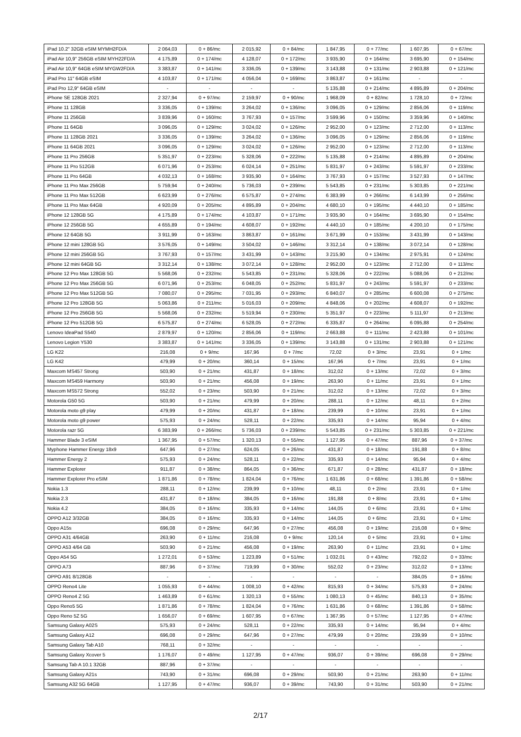| iPad 10.2" 32GB eSIM MYMH2FD/A | 2 064,03 | 0 + 86/mc | 2 015,92 | 0 + 84/mc | 1 847,95 | 0 + 77/mc | 1 607,95 | 0 + 67/mc |
| iPad Air 10,9" 256GB eSIM MYH22FD/A | 4 175,89 | 0 + 174/mc | 4 128,07 | 0 + 172/mc | 3 935,90 | 0 + 164/mc | 3 695,90 | 0 + 154/mc |
| iPad Air 10,9" 64GB eSIM MYGW2FD/A | 3 383,87 | 0 + 141/mc | 3 336,05 | 0 + 139/mc | 3 143,88 | 0 + 131/mc | 2 903,88 | 0 + 121/mc |
| iPad Pro 11″ 64GB eSIM | 4 103,87 | 0 + 171/mc | 4 056,04 | 0 + 169/mc | 3 863,87 | 0 + 161/mc | - | - |
| iPad Pro 12,9″ 64GB eSIM | - | - | - | - | 5 135,88 | 0 + 214/mc | 4 895,89 | 0 + 204/mc |
| iPhone SE 128GB 2021 | 2 327,94 | 0 + 97/mc | 2 159,97 | 0 + 90/mc | 1 968,09 | 0 + 82/mc | 1 728,10 | 0 + 72/mc |
| iPhone 11 128GB | 3 336,05 | 0 + 139/mc | 3 264,02 | 0 + 136/mc | 3 096,05 | 0 + 129/mc | 2 856,06 | 0 + 119/mc |
| iPhone 11 256GB | 3 839,96 | 0 + 160/mc | 3 767,93 | 0 + 157/mc | 3 599,96 | 0 + 150/mc | 3 359,96 | 0 + 140/mc |
| iPhone 11 64GB | 3 096,05 | 0 + 129/mc | 3 024,02 | 0 + 126/mc | 2 952,00 | 0 + 123/mc | 2 712,00 | 0 + 113/mc |
| iPhone 11 128GB 2021 | 3 336,05 | 0 + 139/mc | 3 264,02 | 0 + 136/mc | 3 096,05 | 0 + 129/mc | 2 856,06 | 0 + 119/mc |
| iPhone 11 64GB 2021 | 3 096,05 | 0 + 129/mc | 3 024,02 | 0 + 126/mc | 2 952,00 | 0 + 123/mc | 2 712,00 | 0 + 113/mc |
| iPhone 11 Pro 256GB | 5 351,97 | 0 + 223/mc | 5 328,06 | 0 + 222/mc | 5 135,88 | 0 + 214/mc | 4 895,89 | 0 + 204/mc |
| iPhone 11 Pro 512GB | 6 071,96 | 0 + 253/mc | 6 024,14 | 0 + 251/mc | 5 831,97 | 0 + 243/mc | 5 591,97 | 0 + 233/mc |
| iPhone 11 Pro 64GB | 4 032,13 | 0 + 168/mc | 3 935,90 | 0 + 164/mc | 3 767,93 | 0 + 157/mc | 3 527,93 | 0 + 147/mc |
| iPhone 11 Pro Max 256GB | 5 759,94 | 0 + 240/mc | 5 736,03 | 0 + 239/mc | 5 543,85 | 0 + 231/mc | 5 303,85 | 0 + 221/mc |
| iPhone 11 Pro Max 512GB | 6 623,99 | 0 + 276/mc | 6 575,87 | 0 + 274/mc | 6 383,99 | 0 + 266/mc | 6 143,99 | 0 + 256/mc |
| iPhone 11 Pro Max 64GB | 4 920,09 | 0 + 205/mc | 4 895,89 | 0 + 204/mc | 4 680,10 | 0 + 195/mc | 4 440,10 | 0 + 185/mc |
| iPhone 12 128GB 5G | 4 175,89 | 0 + 174/mc | 4 103,87 | 0 + 171/mc | 3 935,90 | 0 + 164/mc | 3 695,90 | 0 + 154/mc |
| iPhone 12 256GB 5G | 4 655,89 | 0 + 194/mc | 4 608,07 | 0 + 192/mc | 4 440,10 | 0 + 185/mc | 4 200,10 | 0 + 175/mc |
| iPhone 12 64GB 5G | 3 911,99 | 0 + 163/mc | 3 863,87 | 0 + 161/mc | 3 671,99 | 0 + 153/mc | 3 431,99 | 0 + 143/mc |
| iPhone 12 mini 128GB 5G | 3 576,05 | 0 + 149/mc | 3 504,02 | 0 + 146/mc | 3 312,14 | 0 + 138/mc | 3 072,14 | 0 + 128/mc |
| iPhone 12 mini 256GB 5G | 3 767,93 | 0 + 157/mc | 3 431,99 | 0 + 143/mc | 3 215,90 | 0 + 134/mc | 2 975,91 | 0 + 124/mc |
| iPhone 12 mini 64GB 5G | 3 312,14 | 0 + 138/mc | 3 072,14 | 0 + 128/mc | 2 952,00 | 0 + 123/mc | 2 712,00 | 0 + 113/mc |
| iPhone 12 Pro Max 128GB 5G | 5 568,06 | 0 + 232/mc | 5 543,85 | 0 + 231/mc | 5 328,06 | 0 + 222/mc | 5 088,06 | 0 + 212/mc |
| iPhone 12 Pro Max 256GB 5G | 6 071,96 | 0 + 253/mc | 6 048,05 | 0 + 252/mc | 5 831,97 | 0 + 243/mc | 5 591,97 | 0 + 233/mc |
| iPhone 12 Pro Max 512GB 5G | 7 080,07 | 0 + 295/mc | 7 031,95 | 0 + 293/mc | 6 840,07 | 0 + 285/mc | 6 600,08 | 0 + 275/mc |
| iPhone 12 Pro 128GB 5G | 5 063,86 | 0 + 211/mc | 5 016,03 | 0 + 209/mc | 4 848,06 | 0 + 202/mc | 4 608,07 | 0 + 192/mc |
| iPhone 12 Pro 256GB 5G | 5 568,06 | 0 + 232/mc | 5 519,94 | 0 + 230/mc | 5 351,97 | 0 + 223/mc | 5 111,97 | 0 + 213/mc |
| iPhone 12 Pro 512GB 5G | 6 575,87 | 0 + 274/mc | 6 528,05 | 0 + 272/mc | 6 335,87 | 0 + 264/mc | 6 095,88 | 0 + 254/mc |
| Lenovo IdeaPad S540 | 2 879,97 | 0 + 120/mc | 2 856,06 | 0 + 119/mc | 2 663,88 | 0 + 111/mc | 2 423,88 | 0 + 101/mc |
| Lenovo Legion Y530 | 3 383,87 | 0 + 141/mc | 3 336,05 | 0 + 139/mc | 3 143,88 | 0 + 131/mc | 2 903,88 | 0 + 121/mc |
| LG K22 | 216,08 | 0 + 9/mc | 167,96 | 0 + 7/mc | 72,02 | 0 + 3/mc | 23,91 | 0 + 1/mc |
| LG K42 | 479,99 | 0 + 20/mc | 360,14 | 0 + 15/mc | 167,96 | 0 + 7/mc | 23,91 | 0 + 1/mc |
| Maxcom MS457 Strong | 503,90 | 0 + 21/mc | 431,87 | 0 + 18/mc | 312,02 | 0 + 13/mc | 72,02 | 0 + 3/mc |
| Maxcom MS459 Harmony | 503,90 | 0 + 21/mc | 456,08 | 0 + 19/mc | 263,90 | 0 + 11/mc | 23,91 | 0 + 1/mc |
| Maxcom MS572 Strong | 552,02 | 0 + 23/mc | 503,90 | 0 + 21/mc | 312,02 | 0 + 13/mc | 72,02 | 0 + 3/mc |
| Motorola G50 5G | 503,90 | 0 + 21/mc | 479,99 | 0 + 20/mc | 288,11 | 0 + 12/mc | 48,11 | 0 + 2/mc |
| Motorola moto g9 play | 479,99 | 0 + 20/mc | 431,87 | 0 + 18/mc | 239,99 | 0 + 10/mc | 23,91 | 0 + 1/mc |
| Motorola moto g9 power | 575,93 | 0 + 24/mc | 528,11 | 0 + 22/mc | 335,93 | 0 + 14/mc | 95,94 | 0 + 4/mc |
| Motorola razr 5G | 6 383,99 | 0 + 266/mc | 5 736,03 | 0 + 239/mc | 5 543,85 | 0 + 231/mc | 5 303,85 | 0 + 221/mc |
| Hammer Blade 3 eSIM | 1 367,95 | 0 + 57/mc | 1 320,13 | 0 + 55/mc | 1 127,95 | 0 + 47/mc | 887,96 | 0 + 37/mc |
| Myphone Hammer Energy 18x9 | 647,96 | 0 + 27/mc | 624,05 | 0 + 26/mc | 431,87 | 0 + 18/mc | 191,88 | 0 + 8/mc |
| Hammer Energy 2 | 575,93 | 0 + 24/mc | 528,11 | 0 + 22/mc | 335,93 | 0 + 14/mc | 95,94 | 0 + 4/mc |
| Hammer Explorer | 911,87 | 0 + 38/mc | 864,05 | 0 + 36/mc | 671,87 | 0 + 28/mc | 431,87 | 0 + 18/mc |
| Hammer Explorer Pro eSIM | 1 871,86 | 0 + 78/mc | 1 824,04 | 0 + 76/mc | 1 631,86 | 0 + 68/mc | 1 391,86 | 0 + 58/mc |
| Nokia 1.3 | 288,11 | 0 + 12/mc | 239,99 | 0 + 10/mc | 48,11 | 0 + 2/mc | 23,91 | 0 + 1/mc |
| Nokia 2.3 | 431,87 | 0 + 18/mc | 384,05 | 0 + 16/mc | 191,88 | 0 + 8/mc | 23,91 | 0 + 1/mc |
| Nokia 4.2 | 384,05 | 0 + 16/mc | 335,93 | 0 + 14/mc | 144,05 | 0 + 6/mc | 23,91 | 0 + 1/mc |
| OPPO A12 3/32GB | 384,05 | 0 + 16/mc | 335,93 | 0 + 14/mc | 144,05 | 0 + 6/mc | 23,91 | 0 + 1/mc |
| Oppo A15s | 696,08 | 0 + 29/mc | 647,96 | 0 + 27/mc | 456,08 | 0 + 19/mc | 216,08 | 0 + 9/mc |
| OPPO A31 4/64GB | 263,90 | 0 + 11/mc | 216,08 | 0 + 9/mc | 120,14 | 0 + 5/mc | 23,91 | 0 + 1/mc |
| OPPO A53 4/64 GB | 503,90 | 0 + 21/mc | 456,08 | 0 + 19/mc | 263,90 | 0 + 11/mc | 23,91 | 0 + 1/mc |
| Oppo A54 5G | 1 272,01 | 0 + 53/mc | 1 223,89 | 0 + 51/mc | 1 032,01 | 0 + 43/mc | 792,02 | 0 + 33/mc |
| OPPO A73 | 887,96 | 0 + 37/mc | 719,99 | 0 + 30/mc | 552,02 | 0 + 23/mc | 312,02 | 0 + 13/mc |
| OPPO A91 8/128GB | - | - | - | - | - | - | 384,05 | 0 + 16/mc |
| OPPO Reno4 Lite | 1 055,93 | 0 + 44/mc | 1 008,10 | 0 + 42/mc | 815,93 | 0 + 34/mc | 575,93 | 0 + 24/mc |
| OPPO Reno4 Z 5G | 1 463,89 | 0 + 61/mc | 1 320,13 | 0 + 55/mc | 1 080,13 | 0 + 45/mc | 840,13 | 0 + 35/mc |
| Oppo Reno5 5G | 1 871,86 | 0 + 78/mc | 1 824,04 | 0 + 76/mc | 1 631,86 | 0 + 68/mc | 1 391,86 | 0 + 58/mc |
| Oppo Reno 5Z 5G | 1 656,07 | 0 + 69/mc | 1 607,95 | 0 + 67/mc | 1 367,95 | 0 + 57/mc | 1 127,95 | 0 + 47/mc |
| Samsung Galaxy A02S | 575,93 | 0 + 24/mc | 528,11 | 0 + 22/mc | 335,93 | 0 + 14/mc | 95,94 | 0 + 4/mc |
| Samsung Galaxy A12 | 696,08 | 0 + 29/mc | 647,96 | 0 + 27/mc | 479,99 | 0 + 20/mc | 239,99 | 0 + 10/mc |
| Samsung Galaxy Tab A10 | 768,11 | 0 + 32/mc | - | - | - | - | - | - |
| Samsung Galaxy Xcover 5 | 1 176,07 | 0 + 49/mc | 1 127,95 | 0 + 47/mc | 936,07 | 0 + 39/mc | 696,08 | 0 + 29/mc |
| Samsung Tab A 10.1 32GB | 887,96 | 0 + 37/mc | - | - | - | - | - | - |
| Samsung Galaxy A21s | 743,90 | 0 + 31/mc | 696,08 | 0 + 29/mc | 503,90 | 0 + 21/mc | 263,90 | 0 + 11/mc |
| Samsung A32 5G 64GB | 1 127,95 | 0 + 47/mc | 936,07 | 0 + 39/mc | 743,90 | 0 + 31/mc | 503,90 | 0 + 21/mc |
2/17